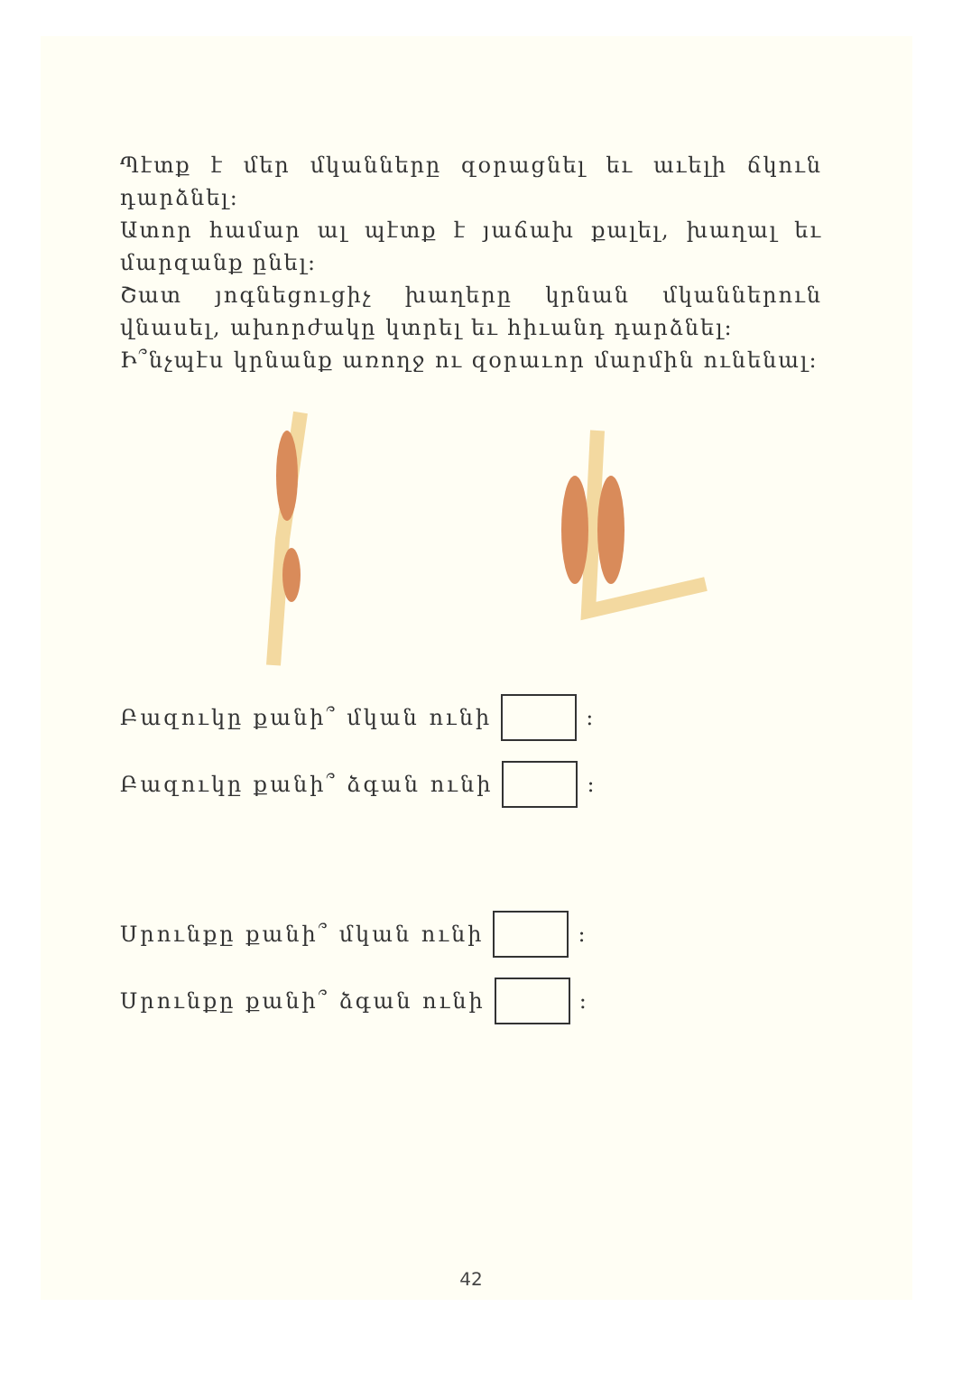Պէտք է մեր մկանները զօրացնել եւ աւելի ճկուն դարձնել:
Ատոր համար ալ պէտք է յաճախ քալել, խաղալ եւ մարզանք ընել:
Շատ յոգնեցուցիչ խաղերը կրնան մկաններուն վնասել, ախորժակը կտրել եւ հիւանդ դարձնել:
Ի՞նչպէս կրնանք առողջ ու զօրաւոր մարմին ունենալ:
Բազուկը քանի՞ մկան ունի :
Բազուկը քանի՞ ձգան ունի :
Սրունքը քանի՞ մկան ունի :
Սրունքը քանի՞ ձգան ունի :
42